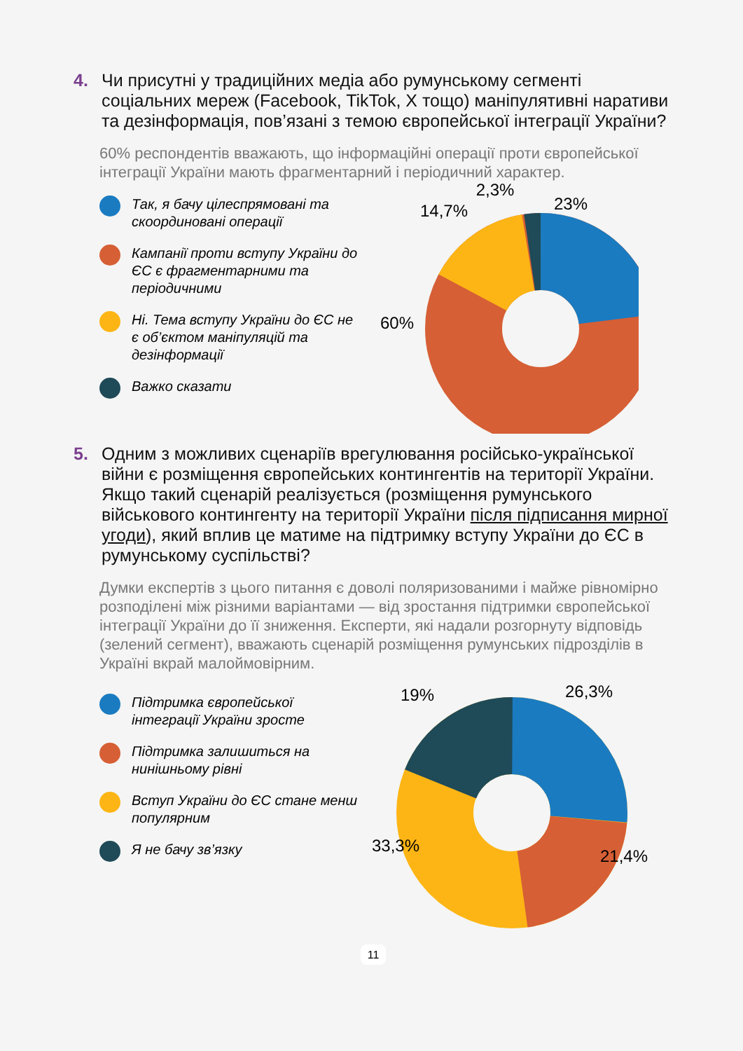4.
Чи присутні у традиційних медіа або румунському сегменті соціальних мереж (Facebook, TikTok, X тощо) маніпулятивні наративи та дезінформація, пов’язані з темою європейської інтеграції України?
60% респондентів вважають, що інформаційні операції проти європейської інтеграції України мають фрагментарний і періодичний характер.
Так, я бачу цілеспрямовані та скоординовані операції
Кампанії проти вступу України до ЄС є фрагментарними та періодичними
Ні. Тема вступу України до ЄС не є об’єктом маніпуляцій та дезінформації
Важко сказати
23%
2,3%
14,7%
60%
5.
Одним з можливих сценаріїв врегулювання російсько-української війни є розміщення європейських контингентів на території України. Якщо такий сценарій реалізується (розміщення румунського військового контингенту на території України після підписання мирної угоди), який вплив це матиме на підтримку вступу України до ЄС в румунському суспільстві?
Думки експертів з цього питання є доволі поляризованими і майже рівномірно розподілені між різними варіантами — від зростання підтримки європейської інтеграції України до її зниження. Експерти, які надали розгорнуту відповідь (зелений сегмент), вважають сценарій розміщення румунських підрозділів в Україні вкрай малоймовірним.
Підтримка європейської інтеграції України зросте
Підтримка залишиться на нинішньому рівні
Вступ України до ЄС стане менш популярним
Я не бачу зв’язку
19%
26,3%
21,4%
33,3%
11